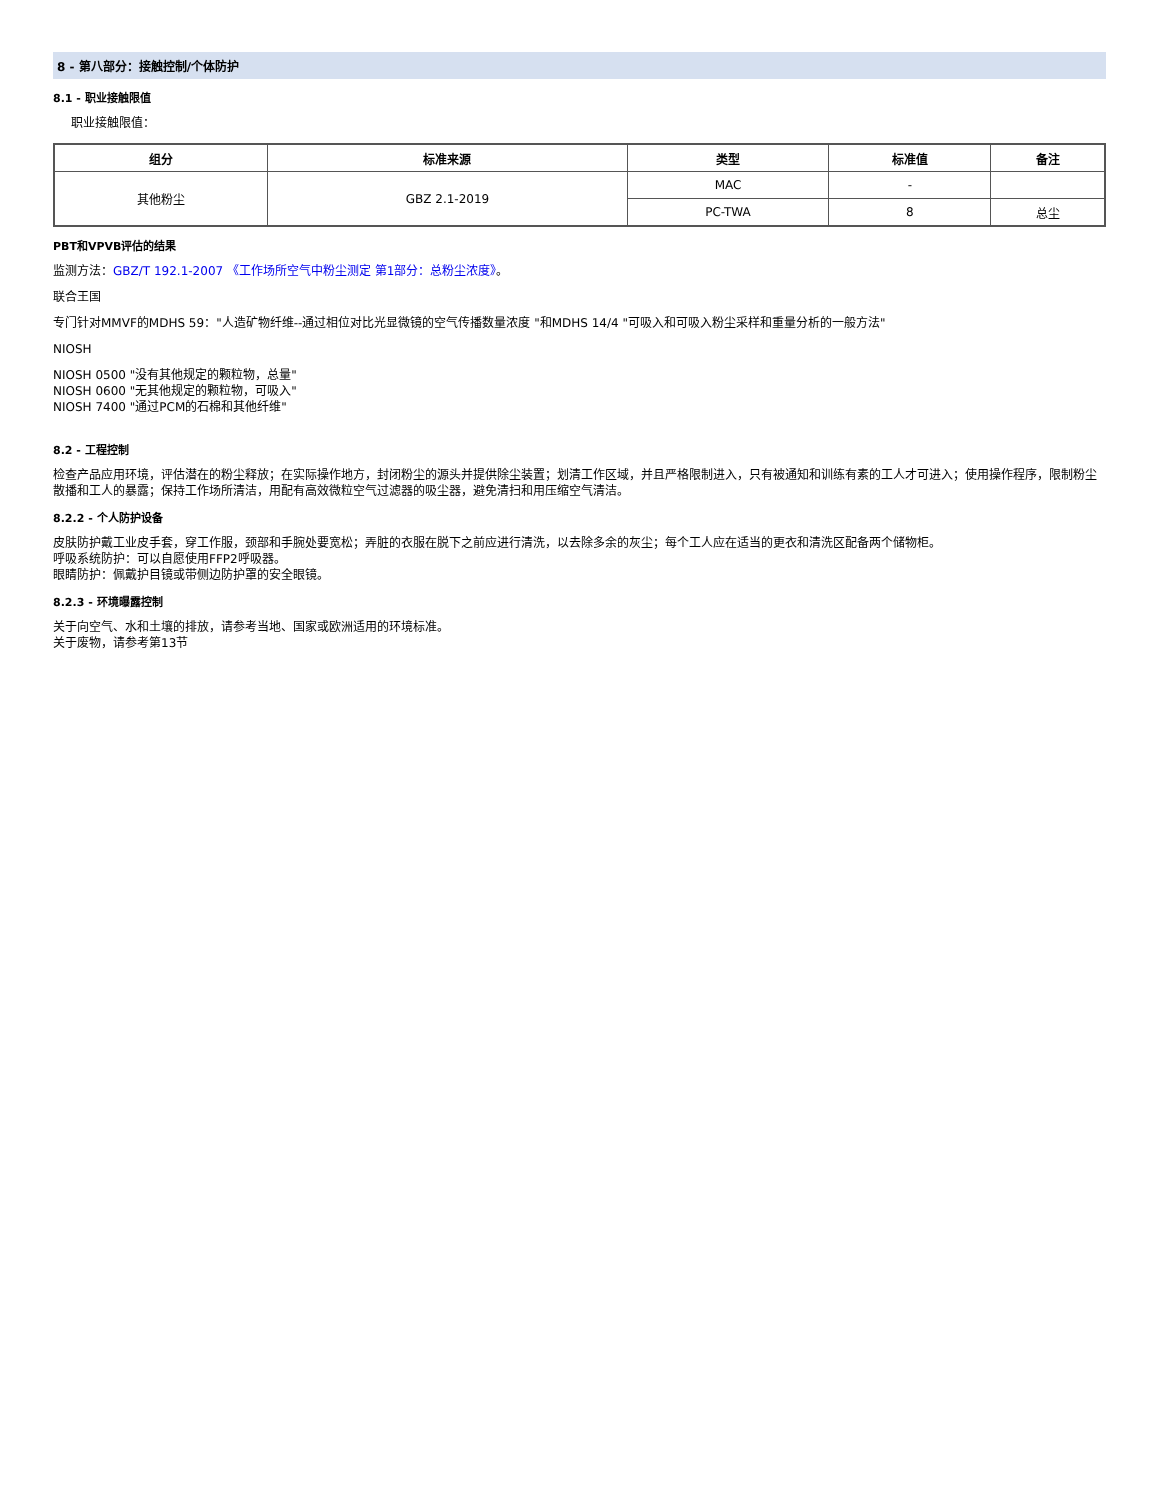8 - 第八部分：接触控制/个体防护
8.1 - 职业接触限值
职业接触限值：
| 组分 | 标准来源 | 类型 | 标准值 | 备注 |
| --- | --- | --- | --- | --- |
| 其他粉尘 | GBZ 2.1-2019 | MAC | - | |
| | | PC-TWA | 8 | 总尘 |
PBT和VPVB评估的结果
监测方法：GBZ/T 192.1-2007 《工作场所空气中粉尘测定 第1部分：总粉尘浓度》。
联合王国
专门针对MMVF的MDHS 59："人造矿物纤维--通过相位对比光显微镜的空气传播数量浓度 "和MDHS 14/4 "可吸入和可吸入粉尘采样和重量分析的一般方法"
NIOSH
NIOSH 0500 "没有其他规定的颗粒物，总量"
NIOSH 0600 "无其他规定的颗粒物，可吸入"
NIOSH 7400 "通过PCM的石棉和其他纤维"
8.2 - 工程控制
检查产品应用环境，评估潜在的粉尘释放；在实际操作地方，封闭粉尘的源头并提供除尘装置；划清工作区域，并且严格限制进入，只有被通知和训练有素的工人才可进入；使用操作程序，限制粉尘散播和工人的暴露；保持工作场所清洁，用配有高效微粒空气过滤器的吸尘器，避免清扫和用压缩空气清洁。
8.2.2 - 个人防护设备
皮肤防护戴工业皮手套，穿工作服，颈部和手腕处要宽松；弄脏的衣服在脱下之前应进行清洗，以去除多余的灰尘；每个工人应在适当的更衣和清洗区配备两个储物柜。
呼吸系统防护：可以自愿使用FFP2呼吸器。
眼睛防护：佩戴护目镜或带侧边防护罩的安全眼镜。
8.2.3 - 环境曝露控制
关于向空气、水和土壤的排放，请参考当地、国家或欧洲适用的环境标准。
关于废物，请参考第13节